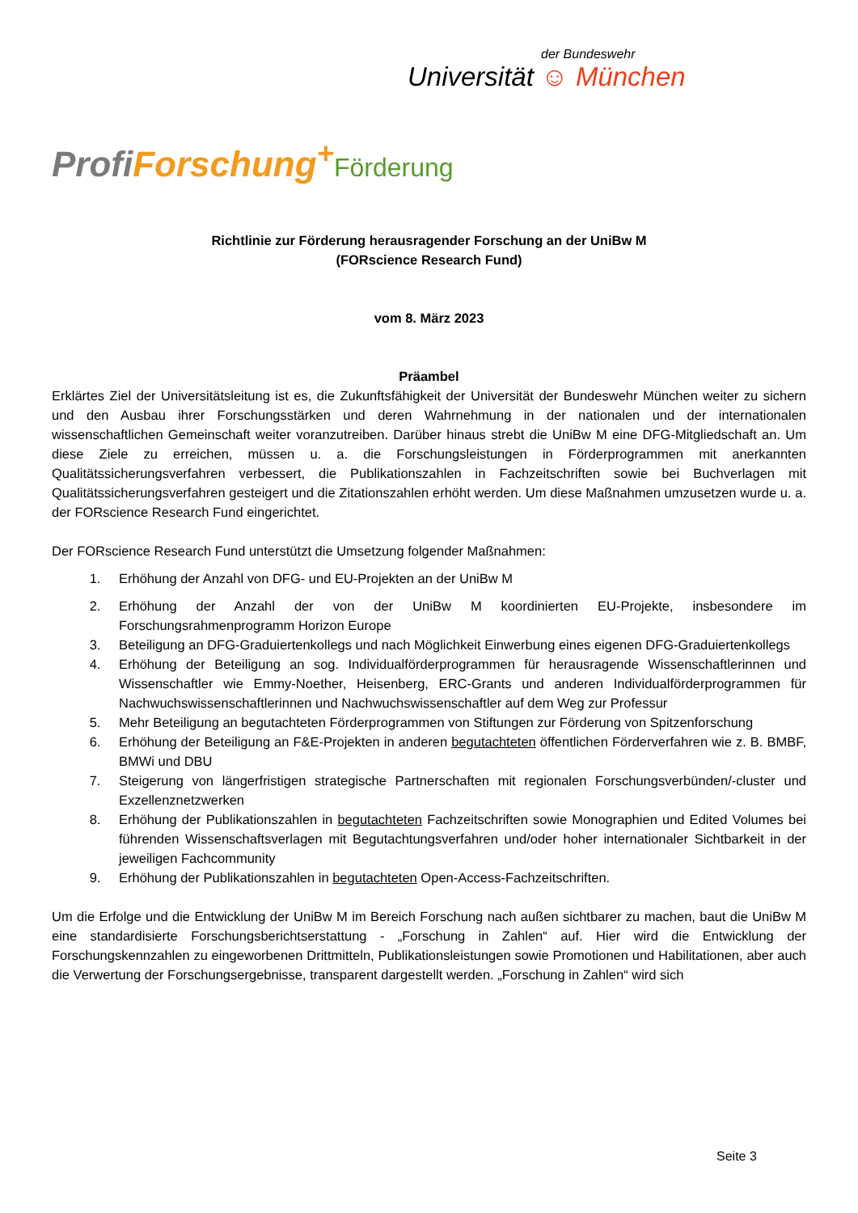der Bundeswehr
Universität ☺ München
Profi Forschung<sup>+</sup>Förderung
Richtlinie zur Förderung herausragender Forschung an der UniBw M
(FORscience Research Fund)
vom 8. März 2023
Präambel
Erklärtes Ziel der Universitätsleitung ist es, die Zukunftsfähigkeit der Universität der Bundeswehr München weiter zu sichern und den Ausbau ihrer Forschungsstärken und deren Wahrnehmung in der nationalen und der internationalen wissenschaftlichen Gemeinschaft weiter voranzutreiben. Darüber hinaus strebt die UniBw M eine DFG-Mitgliedschaft an. Um diese Ziele zu erreichen, müssen u. a. die Forschungsleistungen in Förderprogrammen mit anerkannten Qualitätssicherungsverfahren verbessert, die Publikationszahlen in Fachzeitschriften sowie bei Buchverlagen mit Qualitätssicherungsverfahren gesteigert und die Zitationszahlen erhöht werden. Um diese Maßnahmen umzusetzen wurde u. a. der FORscience Research Fund eingerichtet.
Der FORscience Research Fund unterstützt die Umsetzung folgender Maßnahmen:
1. Erhöhung der Anzahl von DFG- und EU-Projekten an der UniBw M
2. Erhöhung der Anzahl der von der UniBw M koordinierten EU-Projekte, insbesondere im Forschungsrahmenprogramm Horizon Europe
3. Beteiligung an DFG-Graduiertenkollegs und nach Möglichkeit Einwerbung eines eigenen DFG-Graduiertenkollegs
4. Erhöhung der Beteiligung an sog. Individualförderprogrammen für herausragende Wissenschaftlerinnen und Wissenschaftler wie Emmy-Noether, Heisenberg, ERC-Grants und anderen Individualförderprogrammen für Nachwuchswissenschaftlerinnen und Nachwuchswissenschaftler auf dem Weg zur Professur
5. Mehr Beteiligung an begutachteten Förderprogrammen von Stiftungen zur Förderung von Spitzenforschung
6. Erhöhung der Beteiligung an F&E-Projekten in anderen begutachteten öffentlichen Förderverfahren wie z. B. BMBF, BMWi und DBU
7. Steigerung von längerfristigen strategische Partnerschaften mit regionalen Forschungsverbünden/-cluster und Exzellenznetzwerken
8. Erhöhung der Publikationszahlen in begutachteten Fachzeitschriften sowie Monographien und Edited Volumes bei führenden Wissenschaftsverlagen mit Begutachtungsverfahren und/oder hoher internationaler Sichtbarkeit in der jeweiligen Fachcommunity
9. Erhöhung der Publikationszahlen in begutachteten Open-Access-Fachzeitschriften.
Um die Erfolge und die Entwicklung der UniBw M im Bereich Forschung nach außen sichtbarer zu machen, baut die UniBw M eine standardisierte Forschungsberichtserstattung - „Forschung in Zahlen“ auf. Hier wird die Entwicklung der Forschungskennzahlen zu eingeworbenen Drittmitteln, Publikationsleistungen sowie Promotionen und Habilitationen, aber auch die Verwertung der Forschungsergebnisse, transparent dargestellt werden. „Forschung in Zahlen“ wird sich
Seite 3